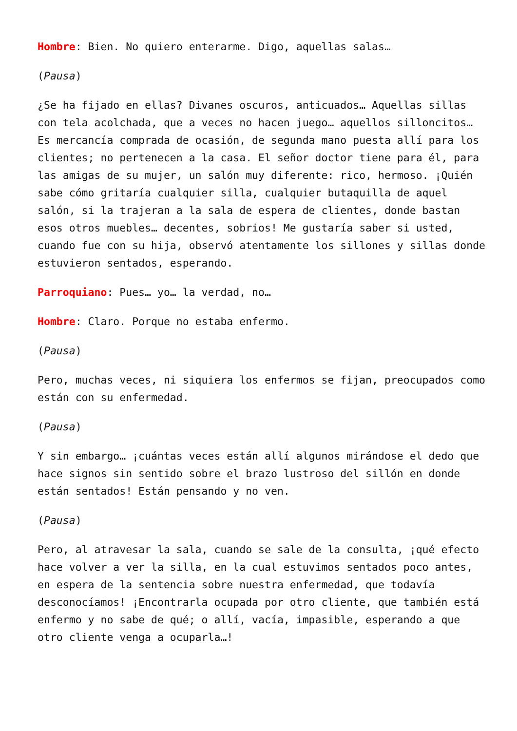Hombre: Bien. No quiero enterarme. Digo, aquellas salas…
(Pausa)
¿Se ha fijado en ellas? Divanes oscuros, anticuados… Aquellas sillas con tela acolchada, que a veces no hacen juego… aquellos silloncitos… Es mercancía comprada de ocasión, de segunda mano puesta allí para los clientes; no pertenecen a la casa. El señor doctor tiene para él, para las amigas de su mujer, un salón muy diferente: rico, hermoso. ¡Quién sabe cómo gritaría cualquier silla, cualquier butaquilla de aquel salón, si la trajeran a la sala de espera de clientes, donde bastan esos otros muebles… decentes, sobrios! Me gustaría saber si usted, cuando fue con su hija, observó atentamente los sillones y sillas donde estuvieron sentados, esperando.
Parroquiano: Pues… yo… la verdad, no…
Hombre: Claro. Porque no estaba enfermo.
(Pausa)
Pero, muchas veces, ni siquiera los enfermos se fijan, preocupados como están con su enfermedad.
(Pausa)
Y sin embargo… ¡cuántas veces están allí algunos mirándose el dedo que hace signos sin sentido sobre el brazo lustroso del sillón en donde están sentados! Están pensando y no ven.
(Pausa)
Pero, al atravesar la sala, cuando se sale de la consulta, ¡qué efecto hace volver a ver la silla, en la cual estuvimos sentados poco antes, en espera de la sentencia sobre nuestra enfermedad, que todavía desconocíamos! ¡Encontrarla ocupada por otro cliente, que también está enfermo y no sabe de qué; o allí, vacía, impasible, esperando a que otro cliente venga a ocuparla…!